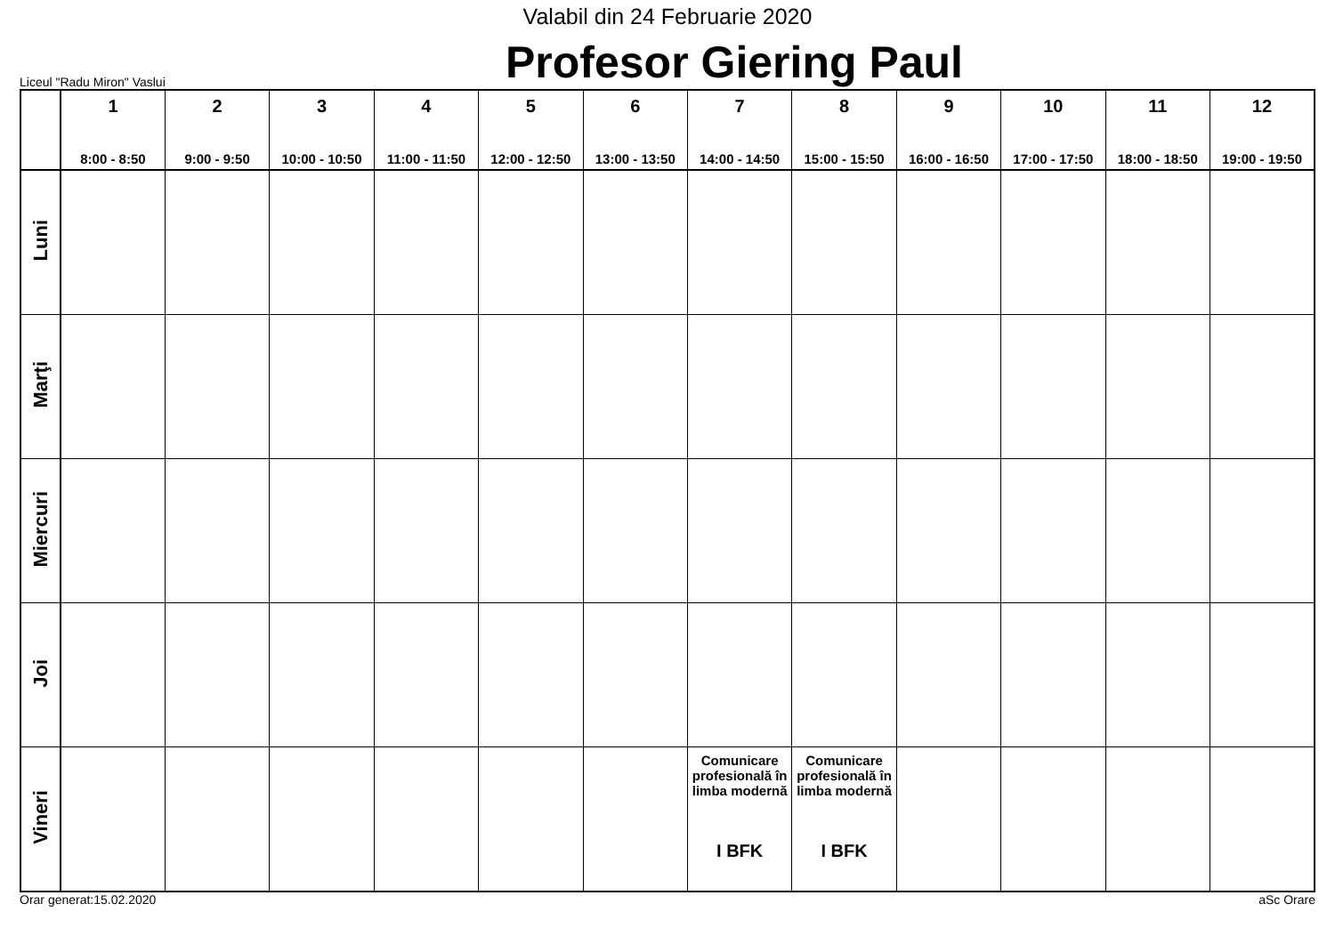Valabil din 24 Februarie 2020
Liceul "Radu Miron" Vaslui
Profesor Giering Paul
| | 1 8:00 - 8:50 | 2 9:00 - 9:50 | 3 10:00 - 10:50 | 4 11:00 - 11:50 | 5 12:00 - 12:50 | 6 13:00 - 13:50 | 7 14:00 - 14:50 | 8 15:00 - 15:50 | 9 16:00 - 16:50 | 10 17:00 - 17:50 | 11 18:00 - 18:50 | 12 19:00 - 19:50 |
| --- | --- | --- | --- | --- | --- | --- | --- | --- | --- | --- | --- | --- |
| Luni | | | | | | | | | | | | |
| Marţi | | | | | | | | | | | | |
| Miercuri | | | | | | | | | | | | |
| Joi | | | | | | | | | | | | |
| Vineri | | | | | | | Comunicare profesională în limba modernă I BFK | Comunicare profesională în limba modernă I BFK | | | | |
Orar generat:15.02.2020 aSc Orare